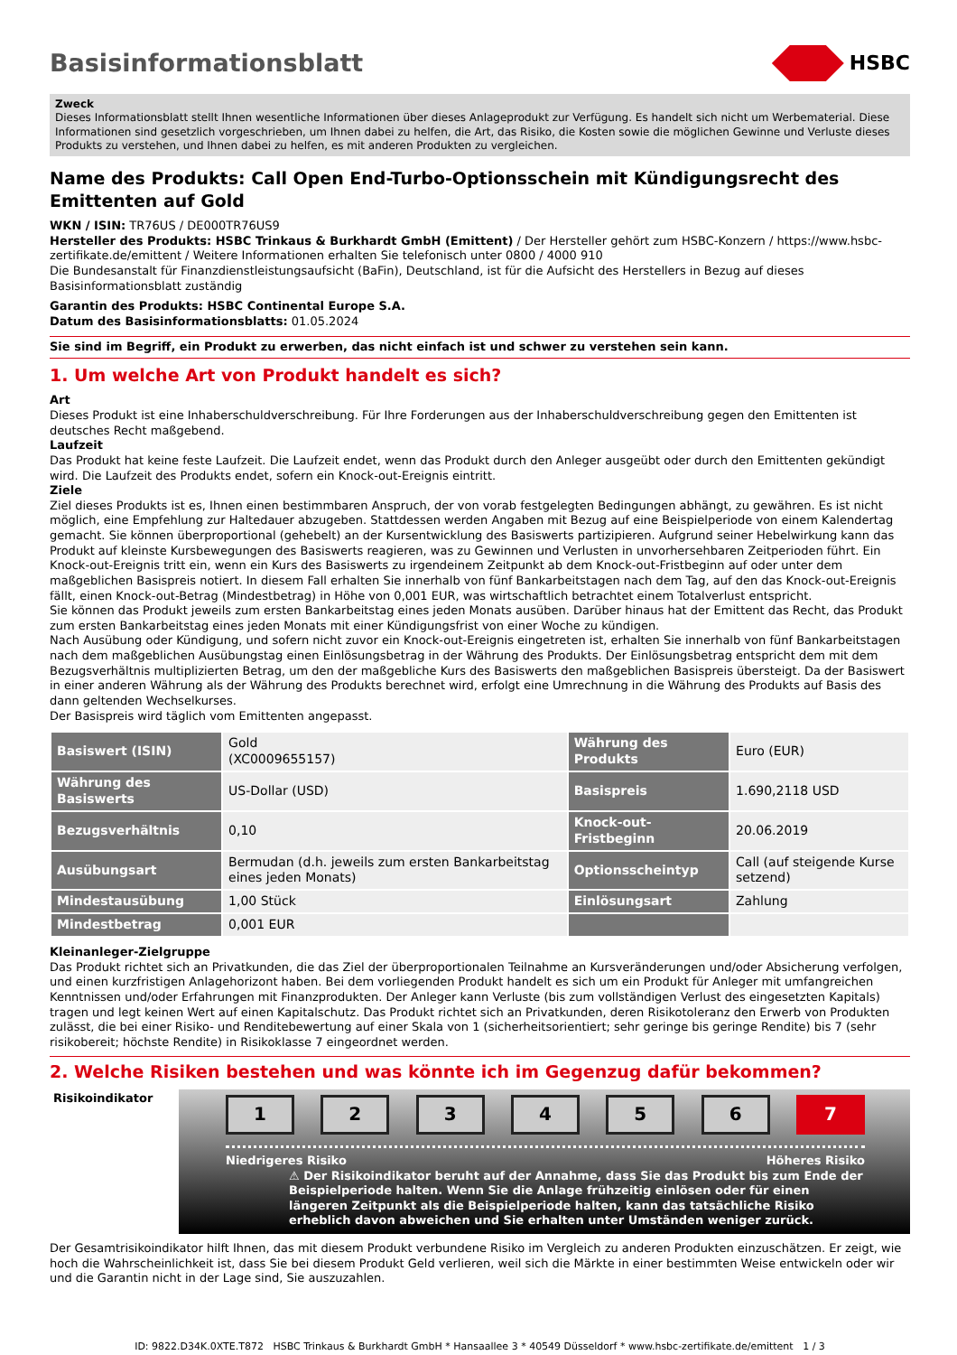Basisinformationsblatt HSBC
Zweck
Dieses Informationsblatt stellt Ihnen wesentliche Informationen über dieses Anlageprodukt zur Verfügung. Es handelt sich nicht um Werbematerial. Diese Informationen sind gesetzlich vorgeschrieben, um Ihnen dabei zu helfen, die Art, das Risiko, die Kosten sowie die möglichen Gewinne und Verluste dieses Produkts zu verstehen, und Ihnen dabei zu helfen, es mit anderen Produkten zu vergleichen.
Name des Produkts: Call Open End-Turbo-Optionsschein mit Kündigungsrecht des Emittenten auf Gold
WKN / ISIN: TR76US / DE000TR76US9
Hersteller des Produkts: HSBC Trinkaus & Burkhardt GmbH (Emittent) / Der Hersteller gehört zum HSBC-Konzern / https://www.hsbc-zertifikate.de/emittent / Weitere Informationen erhalten Sie telefonisch unter 0800 / 4000 910
Die Bundesanstalt für Finanzdienstleistungsaufsicht (BaFin), Deutschland, ist für die Aufsicht des Herstellers in Bezug auf dieses Basisinformationsblatt zuständig
Garantin des Produkts: HSBC Continental Europe S.A.
Datum des Basisinformationsblatts: 01.05.2024
Sie sind im Begriff, ein Produkt zu erwerben, das nicht einfach ist und schwer zu verstehen sein kann.
1. Um welche Art von Produkt handelt es sich?
Art
Dieses Produkt ist eine Inhaberschuldverschreibung. Für Ihre Forderungen aus der Inhaberschuldverschreibung gegen den Emittenten ist deutsches Recht maßgebend.
Laufzeit
Das Produkt hat keine feste Laufzeit. Die Laufzeit endet, wenn das Produkt durch den Anleger ausgeübt oder durch den Emittenten gekündigt wird. Die Laufzeit des Produkts endet, sofern ein Knock-out-Ereignis eintritt.
Ziele
Ziel dieses Produkts ist es, Ihnen einen bestimmbaren Anspruch, der von vorab festgelegten Bedingungen abhängt, zu gewähren. Es ist nicht möglich, eine Empfehlung zur Haltedauer abzugeben. Stattdessen werden Angaben mit Bezug auf eine Beispielperiode von einem Kalendertag gemacht. Sie können überproportional (gehebelt) an der Kursentwicklung des Basiswerts partizipieren. Aufgrund seiner Hebelwirkung kann das Produkt auf kleinste Kursbewegungen des Basiswerts reagieren, was zu Gewinnen und Verlusten in unvorhersehbaren Zeitperioden führt. Ein Knock-out-Ereignis tritt ein, wenn ein Kurs des Basiswerts zu irgendeinem Zeitpunkt ab dem Knock-out-Fristbeginn auf oder unter dem maßgeblichen Basispreis notiert. In diesem Fall erhalten Sie innerhalb von fünf Bankarbeitstagen nach dem Tag, auf den das Knock-out-Ereignis fällt, einen Knock-out-Betrag (Mindestbetrag) in Höhe von 0,001 EUR, was wirtschaftlich betrachtet einem Totalverlust entspricht.
Sie können das Produkt jeweils zum ersten Bankarbeitstag eines jeden Monats ausüben. Darüber hinaus hat der Emittent das Recht, das Produkt zum ersten Bankarbeitstag eines jeden Monats mit einer Kündigungsfrist von einer Woche zu kündigen.
Nach Ausübung oder Kündigung, und sofern nicht zuvor ein Knock-out-Ereignis eingetreten ist, erhalten Sie innerhalb von fünf Bankarbeitstagen nach dem maßgeblichen Ausübungstag einen Einlösungsbetrag in der Währung des Produkts. Der Einlösungsbetrag entspricht dem mit dem Bezugsverhältnis multiplizierten Betrag, um den der maßgebliche Kurs des Basiswerts den maßgeblichen Basispreis übersteigt. Da der Basiswert in einer anderen Währung als der Währung des Produkts berechnet wird, erfolgt eine Umrechnung in die Währung des Produkts auf Basis des dann geltenden Wechselkurses.
Der Basispreis wird täglich vom Emittenten angepasst.
| Basiswert (ISIN) | Gold (XC0009655157) | Währung des Produkts | Euro (EUR) |
| Währung des Basiswerts | US-Dollar (USD) | Basispreis | 1.690,2118 USD |
| Bezugsverhältnis | 0,10 | Knock-out-Fristbeginn | 20.06.2019 |
| Ausübungsart | Bermudan (d.h. jeweils zum ersten Bankarbeitstag eines jeden Monats) | Optionsscheintyp | Call (auf steigende Kurse setzend) |
| Mindestausübung | 1,00 Stück | Einlösungsart | Zahlung |
| Mindestbetrag | 0,001 EUR | | |
Kleinanleger-Zielgruppe
Das Produkt richtet sich an Privatkunden, die das Ziel der überproportionalen Teilnahme an Kursveränderungen und/oder Absicherung verfolgen, und einen kurzfristigen Anlagehorizont haben. Bei dem vorliegenden Produkt handelt es sich um ein Produkt für Anleger mit umfangreichen Kenntnissen und/oder Erfahrungen mit Finanzprodukten. Der Anleger kann Verluste (bis zum vollständigen Verlust des eingesetzten Kapitals) tragen und legt keinen Wert auf einen Kapitalschutz. Das Produkt richtet sich an Privatkunden, deren Risikotoleranz den Erwerb von Produkten zulässt, die bei einer Risiko- und Renditebewertung auf einer Skala von 1 (sicherheitsorientiert; sehr geringe bis geringe Rendite) bis 7 (sehr risikobereit; höchste Rendite) in Risikoklasse 7 eingeordnet werden.
2. Welche Risiken bestehen und was könnte ich im Gegenzug dafür bekommen?
Risikoindikator
1 2 3 4 5 6 7
Niedrigeres Risiko Höheres Risiko
⚠ Der Risikoindikator beruht auf der Annahme, dass Sie das Produkt bis zum Ende der Beispielperiode halten. Wenn Sie die Anlage frühzeitig einlösen oder für einen längeren Zeitpunkt als die Beispielperiode halten, kann das tatsächliche Risiko erheblich davon abweichen und Sie erhalten unter Umständen weniger zurück.
Der Gesamtrisikoindikator hilft Ihnen, das mit diesem Produkt verbundene Risiko im Vergleich zu anderen Produkten einzuschätzen. Er zeigt, wie hoch die Wahrscheinlichkeit ist, dass Sie bei diesem Produkt Geld verlieren, weil sich die Märkte in einer bestimmten Weise entwickeln oder wir und die Garantin nicht in der Lage sind, Sie auszuzahlen.
ID: 9822.D34K.0XTE.T872 HSBC Trinkaus & Burkhardt GmbH * Hansaallee 3 * 40549 Düsseldorf * www.hsbc-zertifikate.de/emittent 1 / 3